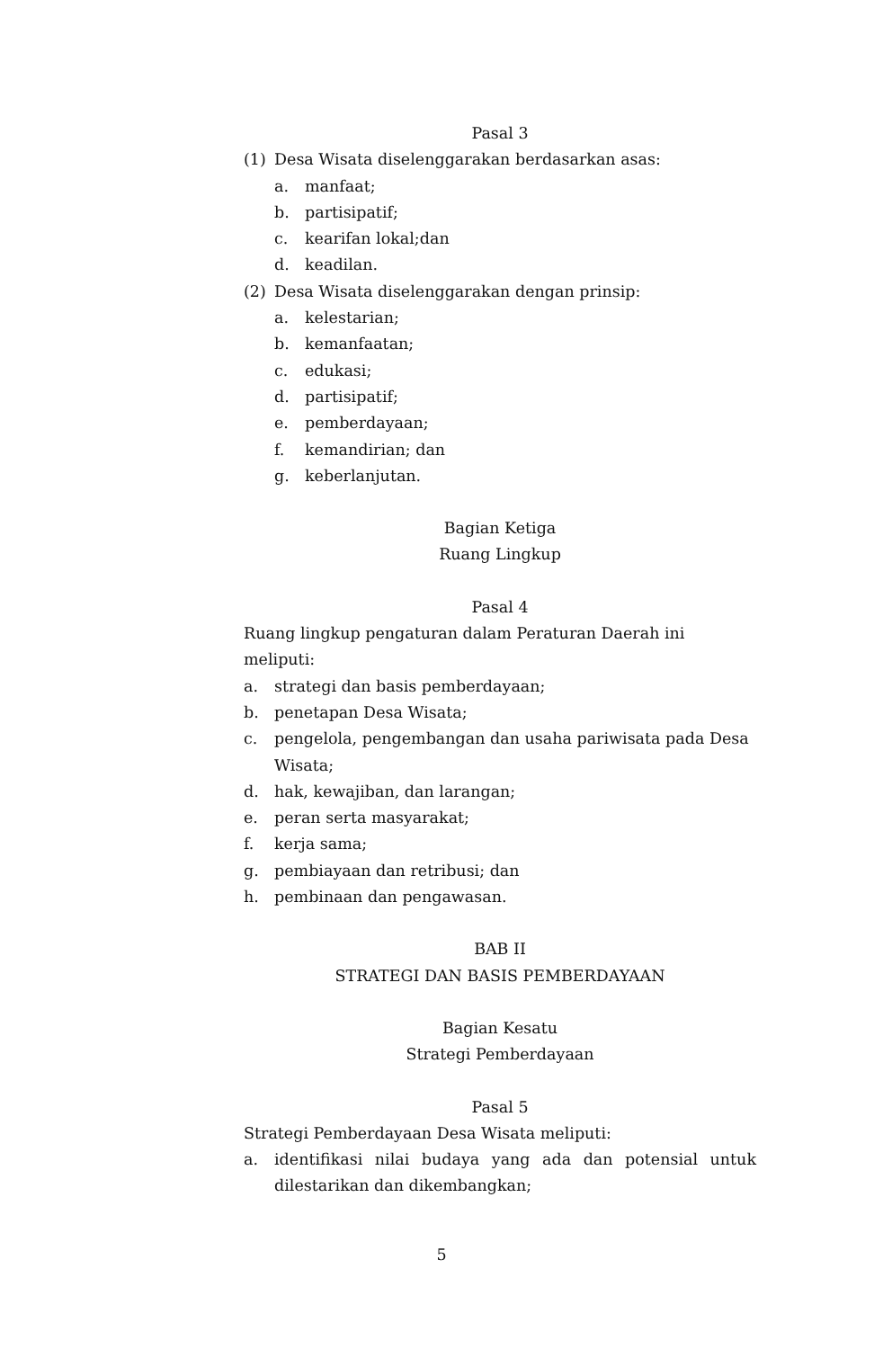Pasal 3
(1) Desa Wisata diselenggarakan berdasarkan asas:
a. manfaat;
b. partisipatif;
c. kearifan lokal;dan
d. keadilan.
(2) Desa Wisata diselenggarakan dengan prinsip:
a. kelestarian;
b. kemanfaatan;
c. edukasi;
d. partisipatif;
e. pemberdayaan;
f. kemandirian; dan
g. keberlanjutan.
Bagian Ketiga
Ruang Lingkup
Pasal 4
Ruang lingkup pengaturan dalam Peraturan Daerah ini meliputi:
a. strategi dan basis pemberdayaan;
b. penetapan Desa Wisata;
c. pengelola, pengembangan dan usaha pariwisata pada Desa Wisata;
d. hak, kewajiban, dan larangan;
e. peran serta masyarakat;
f. kerja sama;
g. pembiayaan dan retribusi; dan
h. pembinaan dan pengawasan.
BAB II
STRATEGI DAN BASIS PEMBERDAYAAN
Bagian Kesatu
Strategi Pemberdayaan
Pasal 5
Strategi Pemberdayaan Desa Wisata meliputi:
a. identifikasi nilai budaya yang ada dan potensial untuk dilestarikan dan dikembangkan;
5